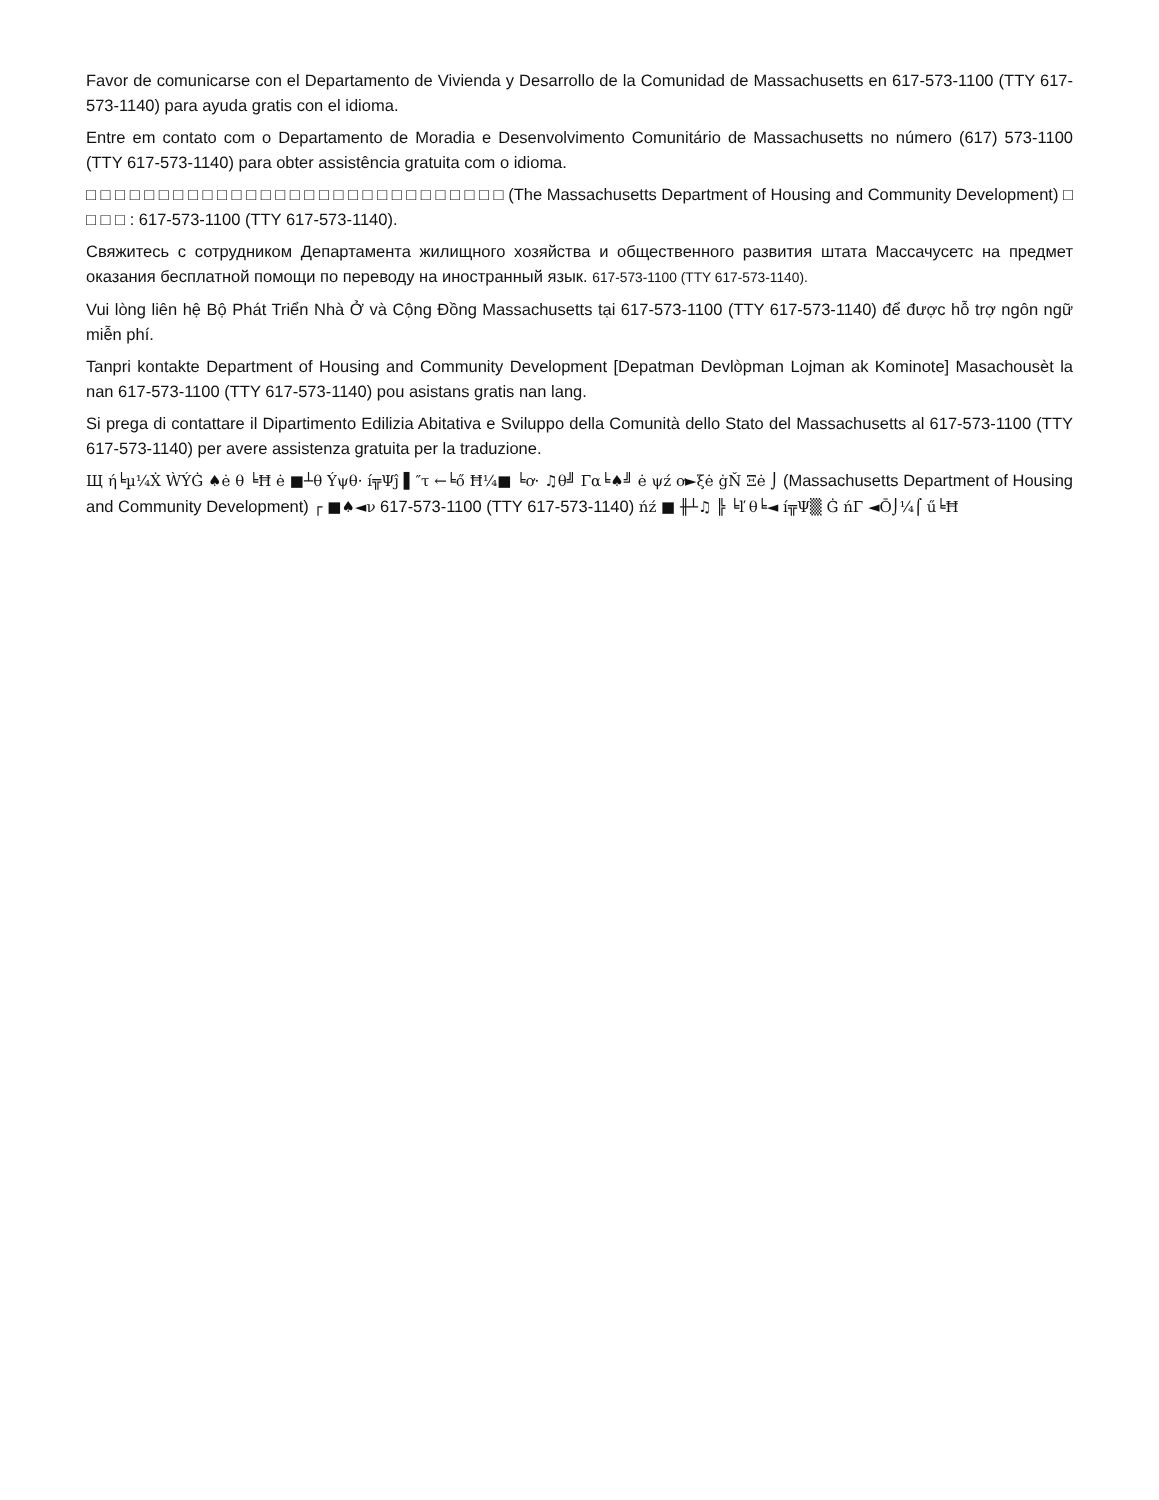Favor de comunicarse con el Departamento de Vivienda y Desarrollo de la Comunidad de Massachusetts en 617-573-1100 (TTY 617-573-1140) para ayuda gratis con el idioma.
Entre em contato com o Departamento de Moradia e Desenvolvimento Comunitário de Massachusetts no número (617) 573-1100 (TTY 617-573-1140) para obter assistência gratuita com o idioma.
□ □ □ □ □ □ □ □ □ □ □ □ □ □ □ □ □ □ □ □ □ □ □ □ □ □ □ □ □ (The Massachusetts Department of Housing and Community Development) □ □ □ □ : 617-573-1100 (TTY 617-573-1140).
Свяжитесь с сотрудником Департамента жилищного хозяйства и общественного развития штата Массачусетс на предмет оказания бесплатной помощи по переводу на иностранный язык. 617-573-1100 (TTY 617-573-1140).
Vui lòng liên hệ Bộ Phát Triển Nhà Ở và Cộng Đồng Massachusetts tại 617-573-1100 (TTY 617-573-1140) để được hỗ trợ ngôn ngữ miễn phí.
Tanpri kontakte Department of Housing and Community Development [Depatman Devlòpman Lojman ak Kominote] Masachousèt la nan 617-573-1100 (TTY 617-573-1140) pou asistans gratis nan lang.
Si prega di contattare il Dipartimento Edilizia Abitativa e Sviluppo della Comunità dello Stato del Massachusetts al 617-573-1100 (TTY 617-573-1140) per avere assistenza gratuita per la traduzione.
Щ ή╘µ¼Ẋ ẀÝĠ ♠ė θ ╘Ħ ė ■┴θ Ýψθ· í╦Ψĵ ▌″τ ←╘ő Ħ¼■ ╘ơ· ♫θ╝ Γα╘♠╝ ė ψź ơ►ξė ġŇ Ξė ⌡ (Massachusetts Department of Housing and Community Development) ┌ ■♠◄ν 617-573-1100 (TTY 617-573-1140) ńź ■ ╫┴♫ ╠ ╘ľ θ╘◄ í╦Ψ▒ Ġ ńΓ ◄Ō⌡¼⌠ ű╘Ħ